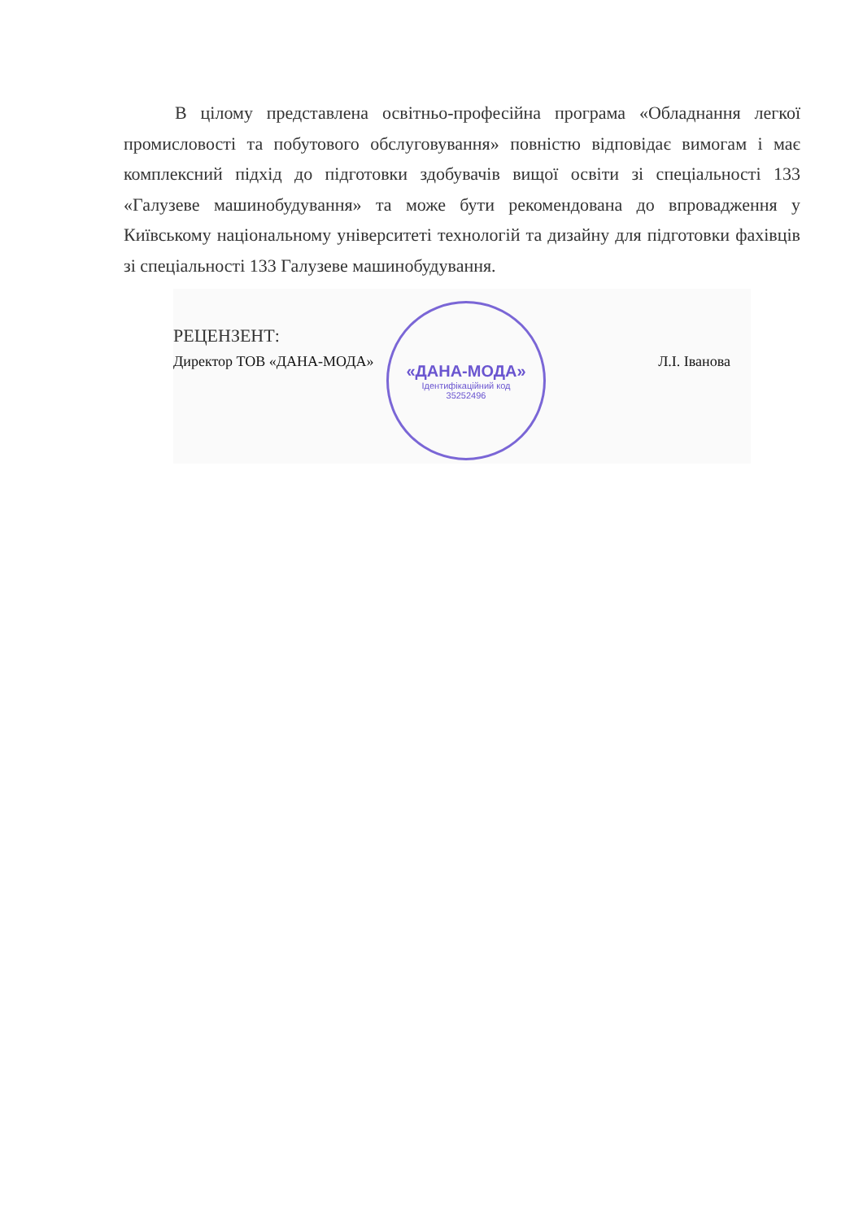В цілому представлена освітньо-професійна програма «Обладнання легкої промисловості та побутового обслуговування» повністю відповідає вимогам і має комплексний підхід до підготовки здобувачів вищої освіти зі спеціальності 133 «Галузеве машинобудування» та може бути рекомендована до впровадження у Київському національному університеті технологій та дизайну для підготовки фахівців зі спеціальності 133 Галузеве машинобудування.
РЕЦЕНЗЕНТ:
Директор ТОВ «ДАНА-МОДА» Л.І. Іванова
«ДАНА-МОДА»
Ідентифікаційний код
35252496